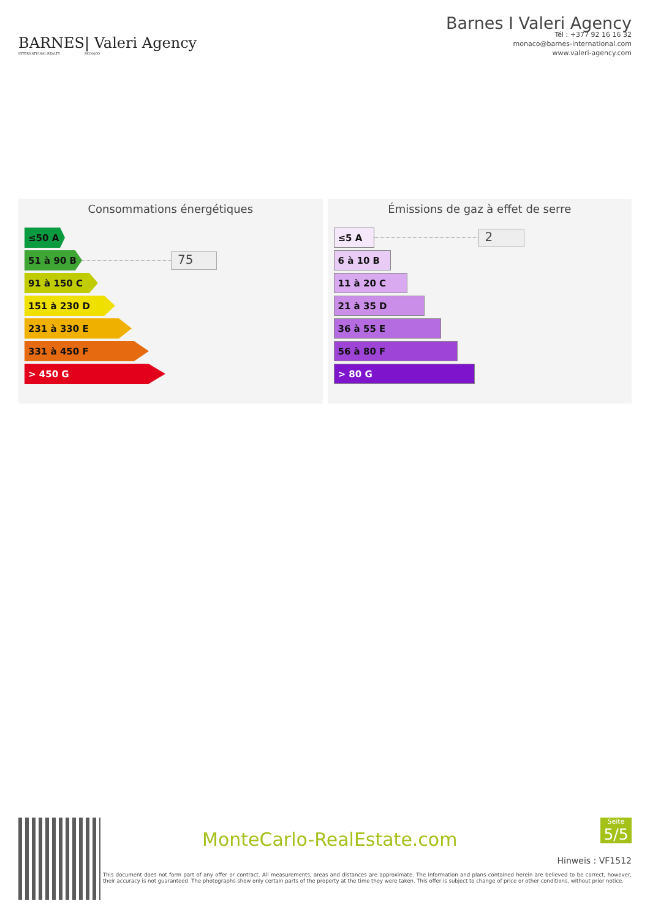BARNES
INTERNATIONAL REALTY
| Valeri Agency
MONACO
Barnes I Valeri Agency
Tél : +377 92 16 16 32
monaco@barnes-international.com
www.valeri-agency.com
Consommations énergétiques
≤50 A
51 à 90 B
75
91 à 150 C
151 à 230 D
231 à 330 E
331 à 450 F
> 450 G
Émissions de gaz à effet de serre
≤5 A
2
6 à 10 B
11 à 20 C
21 à 35 D
36 à 55 E
56 à 80 F
> 80 G
MonteCarlo-RealEstate.com
Seite
5/5
Hinweis : VF1512
This document does not form part of any offer or contract. All measurements, areas and distances are approximate. The information and plans contained herein are believed to be correct, however, their accuracy is not guaranteed. The photographs show only certain parts of the property at the time they were taken. This offer is subject to change of price or other conditions, without prior notice.